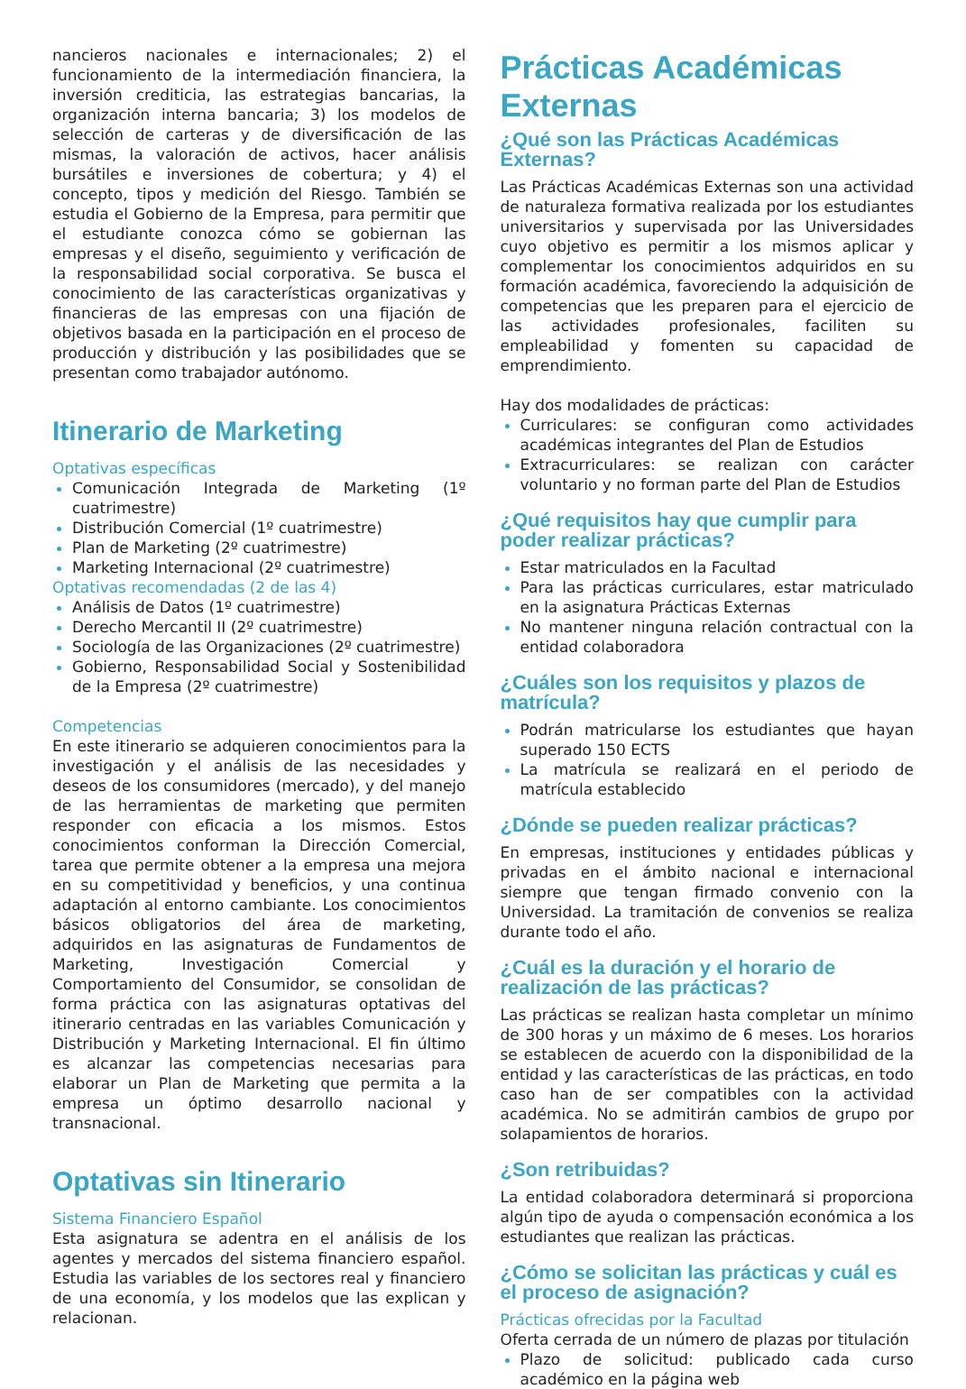nancieros nacionales e internacionales; 2) el funcionamiento de la intermediación financiera, la inversión crediticia, las estrategias bancarias, la organización interna bancaria; 3) los modelos de selección de carteras y de diversificación de las mismas, la valoración de activos, hacer análisis bursátiles e inversiones de cobertura; y 4) el concepto, tipos y medición del Riesgo. También se estudia el Gobierno de la Empresa, para permitir que el estudiante conozca cómo se gobiernan las empresas y el diseño, seguimiento y verificación de la responsabilidad social corporativa. Se busca el conocimiento de las características organizativas y financieras de las empresas con una fijación de objetivos basada en la participación en el proceso de producción y distribución y las posibilidades que se presentan como trabajador autónomo.
Itinerario de Marketing
Optativas específicas
Comunicación Integrada de Marketing (1º cuatrimestre)
Distribución Comercial (1º cuatrimestre)
Plan de Marketing (2º cuatrimestre)
Marketing Internacional (2º cuatrimestre)
Optativas recomendadas (2 de las 4)
Análisis de Datos (1º cuatrimestre)
Derecho Mercantil II (2º cuatrimestre)
Sociología de las Organizaciones (2º cuatrimestre)
Gobierno, Responsabilidad Social y Sostenibilidad de la Empresa (2º cuatrimestre)
Competencias
En este itinerario se adquieren conocimientos para la investigación y el análisis de las necesidades y deseos de los consumidores (mercado), y del manejo de las herramientas de marketing que permiten responder con eficacia a los mismos. Estos conocimientos conforman la Dirección Comercial, tarea que permite obtener a la empresa una mejora en su competitividad y beneficios, y una continua adaptación al entorno cambiante. Los conocimientos básicos obligatorios del área de marketing, adquiridos en las asignaturas de Fundamentos de Marketing, Investigación Comercial y Comportamiento del Consumidor, se consolidan de forma práctica con las asignaturas optativas del itinerario centradas en las variables Comunicación y Distribución y Marketing Internacional. El fin último es alcanzar las competencias necesarias para elaborar un Plan de Marketing que permita a la empresa un óptimo desarrollo nacional y transnacional.
Optativas sin Itinerario
Sistema Financiero Español
Esta asignatura se adentra en el análisis de los agentes y mercados del sistema financiero español. Estudia las variables de los sectores real y financiero de una economía, y los modelos que las explican y relacionan.
Prácticas Académicas Externas
¿Qué son las Prácticas Académicas Externas?
Las Prácticas Académicas Externas son una actividad de naturaleza formativa realizada por los estudiantes universitarios y supervisada por las Universidades cuyo objetivo es permitir a los mismos aplicar y complementar los conocimientos adquiridos en su formación académica, favoreciendo la adquisición de competencias que les preparen para el ejercicio de las actividades profesionales, faciliten su empleabilidad y fomenten su capacidad de emprendimiento.
Hay dos modalidades de prácticas:
Curriculares: se configuran como actividades académicas integrantes del Plan de Estudios
Extracurriculares: se realizan con carácter voluntario y no forman parte del Plan de Estudios
¿Qué requisitos hay que cumplir para poder realizar prácticas?
Estar matriculados en la Facultad
Para las prácticas curriculares, estar matriculado en la asignatura Prácticas Externas
No mantener ninguna relación contractual con la entidad colaboradora
¿Cuáles son los requisitos y plazos de matrícula?
Podrán matricularse los estudiantes que hayan superado 150 ECTS
La matrícula se realizará en el periodo de matrícula establecido
¿Dónde se pueden realizar prácticas?
En empresas, instituciones y entidades públicas y privadas en el ámbito nacional e internacional siempre que tengan firmado convenio con la Universidad. La tramitación de convenios se realiza durante todo el año.
¿Cuál es la duración y el horario de realización de las prácticas?
Las prácticas se realizan hasta completar un mínimo de 300 horas y un máximo de 6 meses. Los horarios se establecen de acuerdo con la disponibilidad de la entidad y las características de las prácticas, en todo caso han de ser compatibles con la actividad académica. No se admitirán cambios de grupo por solapamientos de horarios.
¿Son retribuidas?
La entidad colaboradora determinará si proporciona algún tipo de ayuda o compensación económica a los estudiantes que realizan las prácticas.
¿Cómo se solicitan las prácticas y cuál es el proceso de asignación?
Prácticas ofrecidas por la Facultad
Oferta cerrada de un número de plazas por titulación
Plazo de solicitud: publicado cada curso académico en la página web